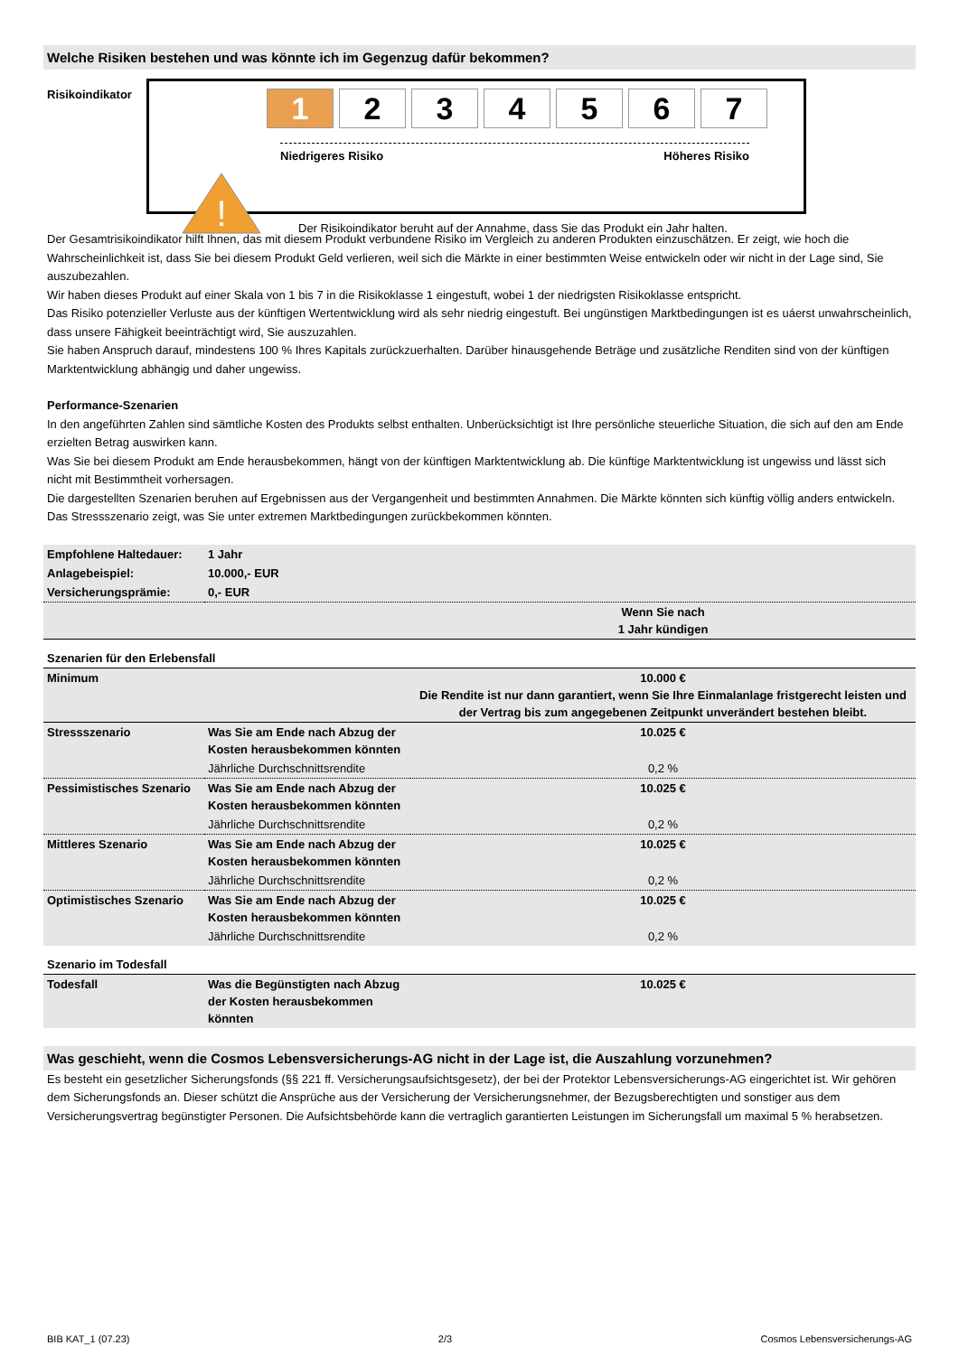Welche Risiken bestehen und was könnte ich im Gegenzug dafür bekommen?
Risikoindikator
1 2 3 4 5 6 7
Niedrigeres Risiko Höheres Risiko
!
Der Risikoindikator beruht auf der Annahme, dass Sie das Produkt ein Jahr halten.
Der Gesamtrisikoindikator hilft Ihnen, das mit diesem Produkt verbundene Risiko im Vergleich zu anderen Produkten einzuschätzen. Er zeigt, wie hoch die Wahrscheinlichkeit ist, dass Sie bei diesem Produkt Geld verlieren, weil sich die Märkte in einer bestimmten Weise entwickeln oder wir nicht in der Lage sind, Sie auszubezahlen.
Wir haben dieses Produkt auf einer Skala von 1 bis 7 in die Risikoklasse 1 eingestuft, wobei 1 der niedrigsten Risikoklasse entspricht.
Das Risiko potenzieller Verluste aus der künftigen Wertentwicklung wird als sehr niedrig eingestuft. Bei ungünstigen Marktbedingungen ist es uáerst unwahrscheinlich, dass unsere Fähigkeit beeinträchtigt wird, Sie auszuzahlen.
Sie haben Anspruch darauf, mindestens 100 % Ihres Kapitals zurückzuerhalten. Darüber hinausgehende Beträge und zusätzliche Renditen sind von der künftigen Marktentwicklung abhängig und daher ungewiss.
Performance-Szenarien
In den angeführten Zahlen sind sämtliche Kosten des Produkts selbst enthalten. Unberücksichtigt ist Ihre persönliche steuerliche Situation, die sich auf den am Ende erzielten Betrag auswirken kann.
Was Sie bei diesem Produkt am Ende herausbekommen, hängt von der künftigen Marktentwicklung ab. Die künftige Marktentwicklung ist ungewiss und lässt sich nicht mit Bestimmtheit vorhersagen.
Die dargestellten Szenarien beruhen auf Ergebnissen aus der Vergangenheit und bestimmten Annahmen. Die Märkte könnten sich künftig völlig anders entwickeln.
Das Stressszenario zeigt, was Sie unter extremen Marktbedingungen zurückbekommen könnten.
| Empfohlene Haltedauer: | 1 Jahr | |
| Anlagebeispiel: | 10.000,- EUR | |
| Versicherungsprämie: | 0,- EUR | |
| | | Wenn Sie nach 1 Jahr kündigen |
| Szenarien für den Erlebensfall | | |
| Minimum | | 10.000 € Die Rendite ist nur dann garantiert, wenn Sie Ihre Einmalanlage fristgerecht leisten und der Vertrag bis zum angegebenen Zeitpunkt unverändert bestehen bleibt. |
| Stressszenario | Was Sie am Ende nach Abzug der Kosten herausbekommen könnten | 10.025 € |
| | Jährliche Durchschnittsrendite | 0,2 % |
| Pessimistisches Szenario | Was Sie am Ende nach Abzug der Kosten herausbekommen könnten | 10.025 € |
| | Jährliche Durchschnittsrendite | 0,2 % |
| Mittleres Szenario | Was Sie am Ende nach Abzug der Kosten herausbekommen könnten | 10.025 € |
| | Jährliche Durchschnittsrendite | 0,2 % |
| Optimistisches Szenario | Was Sie am Ende nach Abzug der Kosten herausbekommen könnten | 10.025 € |
| | Jährliche Durchschnittsrendite | 0,2 % |
| Szenario im Todesfall | | |
| Todesfall | Was die Begünstigten nach Abzug der Kosten herausbekommen könnten | 10.025 € |
Was geschieht, wenn die Cosmos Lebensversicherungs-AG nicht in der Lage ist, die Auszahlung vorzunehmen?
Es besteht ein gesetzlicher Sicherungsfonds (§§ 221 ff. Versicherungsaufsichtsgesetz), der bei der Protektor Lebensversicherungs-AG eingerichtet ist. Wir gehören dem Sicherungsfonds an. Dieser schützt die Ansprüche aus der Versicherung der Versicherungsnehmer, der Bezugsberechtigten und sonstiger aus dem Versicherungsvertrag begünstigter Personen. Die Aufsichtsbehörde kann die vertraglich garantierten Leistungen im Sicherungsfall um maximal 5 % herabsetzen.
BIB KAT_1 (07.23) 2/3 Cosmos Lebensversicherungs-AG